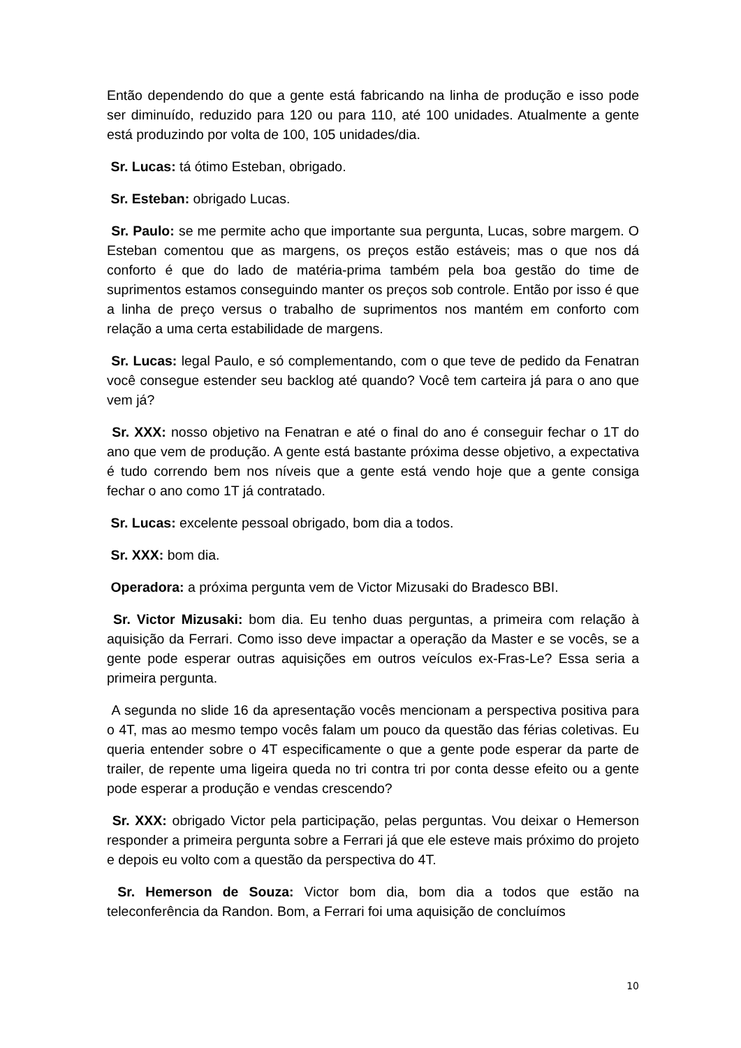Então dependendo do que a gente está fabricando na linha de produção e isso pode ser diminuído, reduzido para 120 ou para 110, até 100 unidades. Atualmente a gente está produzindo por volta de 100, 105 unidades/dia.
Sr. Lucas: tá ótimo Esteban, obrigado.
Sr. Esteban: obrigado Lucas.
Sr. Paulo: se me permite acho que importante sua pergunta, Lucas, sobre margem. O Esteban comentou que as margens, os preços estão estáveis; mas o que nos dá conforto é que do lado de matéria-prima também pela boa gestão do time de suprimentos estamos conseguindo manter os preços sob controle. Então por isso é que a linha de preço versus o trabalho de suprimentos nos mantém em conforto com relação a uma certa estabilidade de margens.
Sr. Lucas: legal Paulo, e só complementando, com o que teve de pedido da Fenatran você consegue estender seu backlog até quando? Você tem carteira já para o ano que vem já?
Sr. XXX: nosso objetivo na Fenatran e até o final do ano é conseguir fechar o 1T do ano que vem de produção. A gente está bastante próxima desse objetivo, a expectativa é tudo correndo bem nos níveis que a gente está vendo hoje que a gente consiga fechar o ano como 1T já contratado.
Sr. Lucas: excelente pessoal obrigado, bom dia a todos.
Sr. XXX: bom dia.
Operadora: a próxima pergunta vem de Victor Mizusaki do Bradesco BBI.
Sr. Victor Mizusaki: bom dia. Eu tenho duas perguntas, a primeira com relação à aquisição da Ferrari. Como isso deve impactar a operação da Master e se vocês, se a gente pode esperar outras aquisições em outros veículos ex-Fras-Le? Essa seria a primeira pergunta.
A segunda no slide 16 da apresentação vocês mencionam a perspectiva positiva para o 4T, mas ao mesmo tempo vocês falam um pouco da questão das férias coletivas. Eu queria entender sobre o 4T especificamente o que a gente pode esperar da parte de trailer, de repente uma ligeira queda no tri contra tri por conta desse efeito ou a gente pode esperar a produção e vendas crescendo?
Sr. XXX: obrigado Victor pela participação, pelas perguntas. Vou deixar o Hemerson responder a primeira pergunta sobre a Ferrari já que ele esteve mais próximo do projeto e depois eu volto com a questão da perspectiva do 4T.
Sr. Hemerson de Souza: Victor bom dia, bom dia a todos que estão na teleconferência da Randon. Bom, a Ferrari foi uma aquisição de concluímos
10